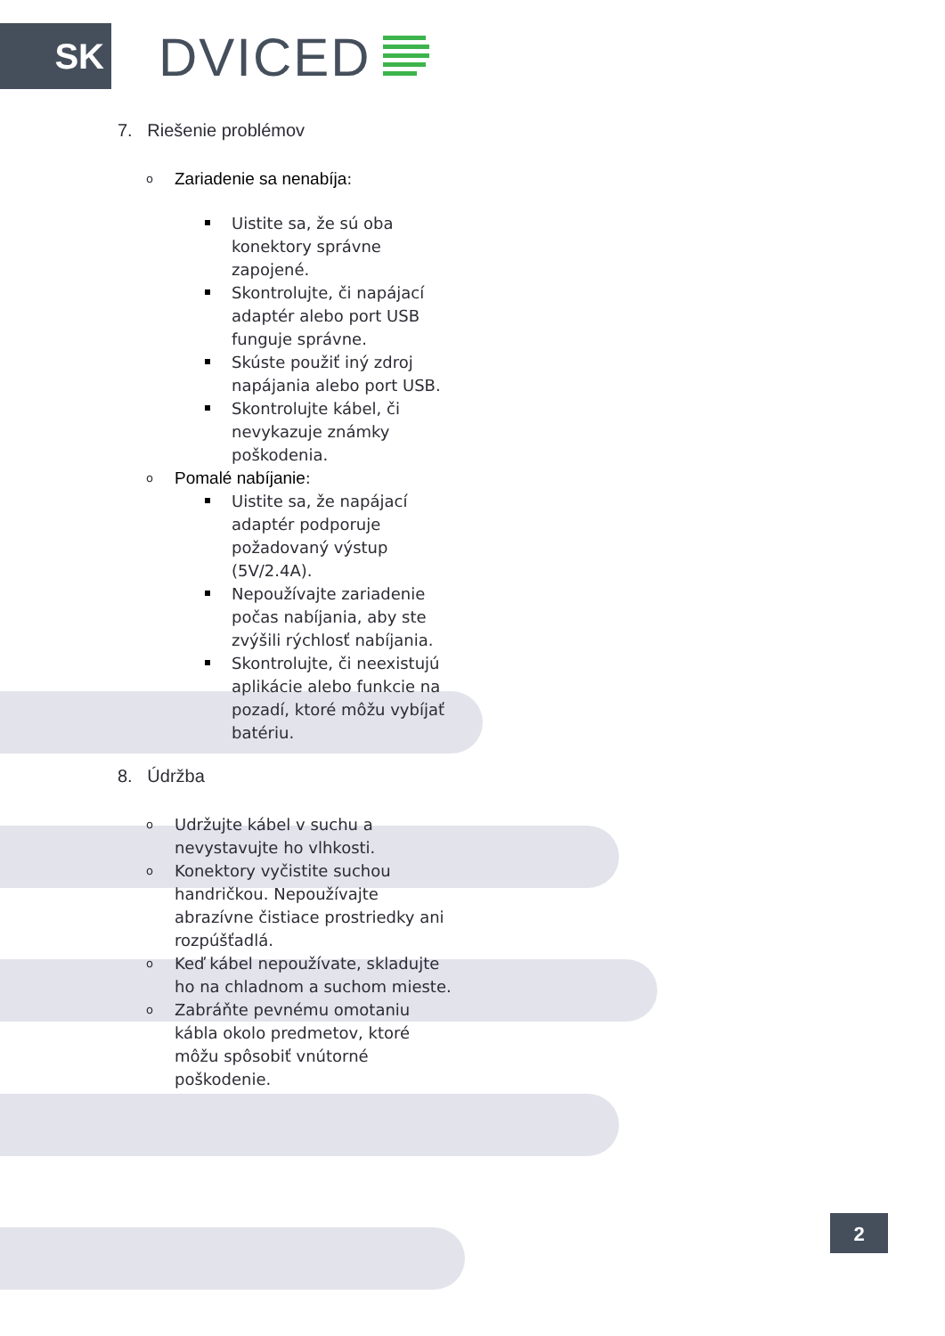SK DVICED
7. Riešenie problémov
o Zariadenie sa nenabíja:
Uistite sa, že sú oba konektory správne zapojené.
Skontrolujte, či napájací adaptér alebo port USB funguje správne.
Skúste použiť iný zdroj napájania alebo port USB.
Skontrolujte kábel, či nevykazuje známky poškodenia.
o Pomalé nabíjanie:
Uistite sa, že napájací adaptér podporuje požadovaný výstup (5V/2.4A).
Nepoužívajte zariadenie počas nabíjania, aby ste zvýšili rýchlosť nabíjania.
Skontrolujte, či neexistujú aplikácie alebo funkcie na pozadí, ktoré môžu vybíjať batériu.
8. Údržba
o Udržujte kábel v suchu a nevystavujte ho vlhkosti.
o Konektory vyčistite suchou handričkou. Nepoužívajte abrazívne čistiace prostriedky ani rozpúšťadlá.
o Keď kábel nepoužívate, skladujte ho na chladnom a suchom mieste.
o Zabráňte pevnému omotaniu kábla okolo predmetov, ktoré môžu spôsobiť vnútorné poškodenie.
2